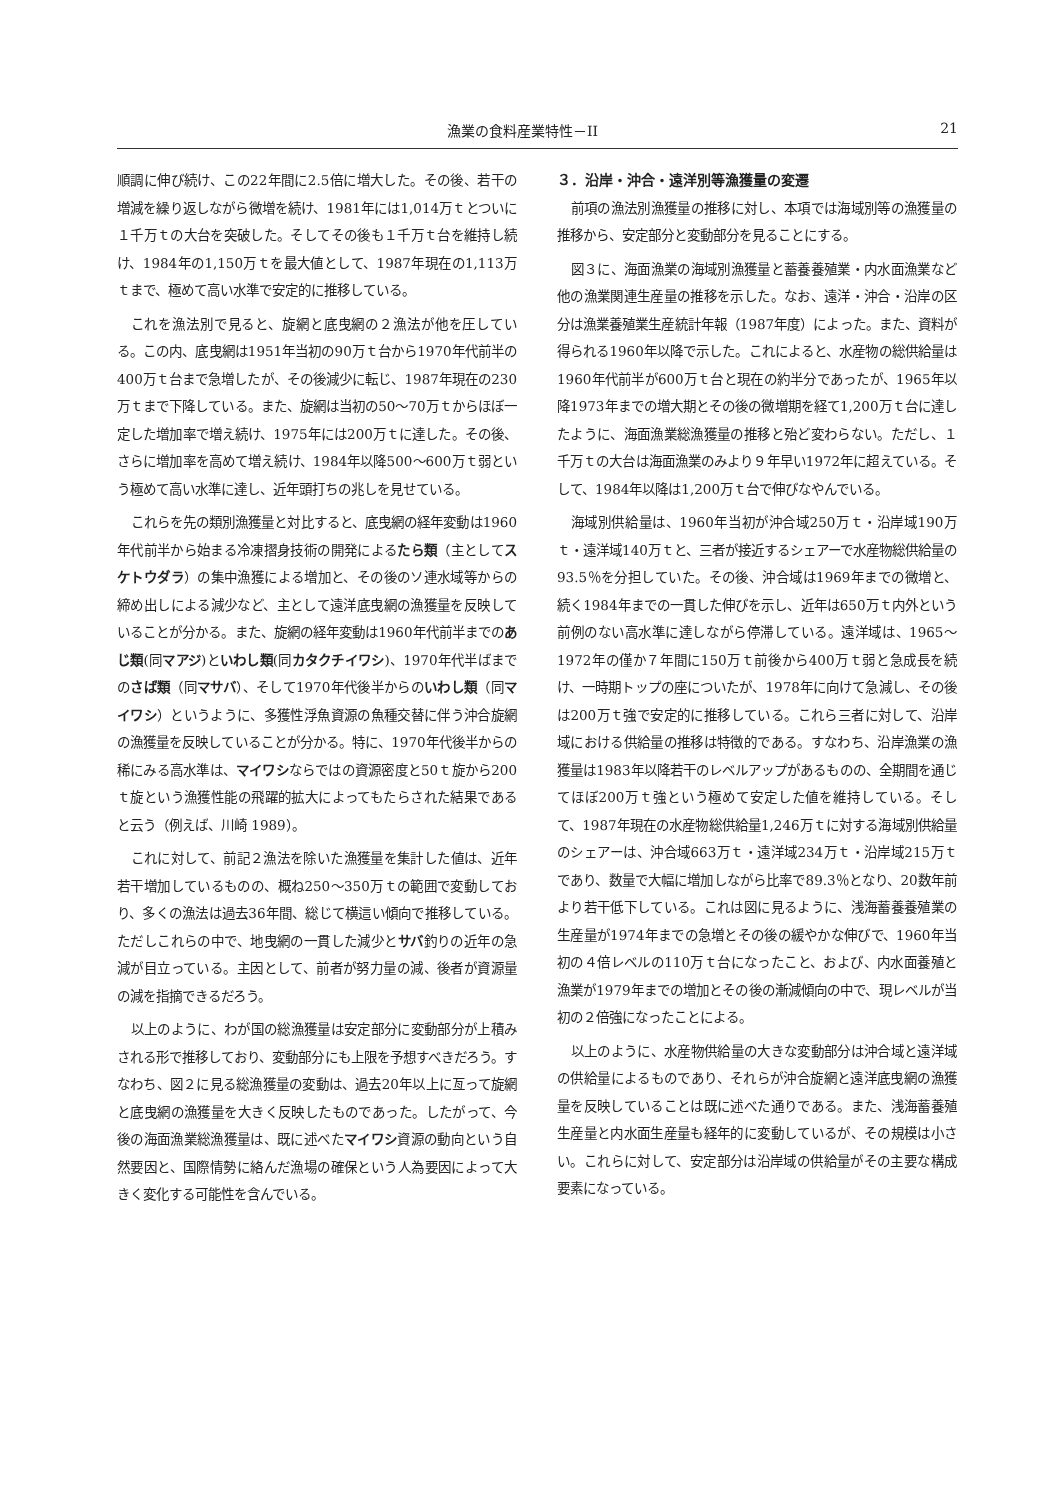漁業の食料産業特性－II 21
順調に伸び続け、この22年間に2.5倍に増大した。その後、若干の増減を繰り返しながら微増を続け、1981年には1,014万ｔとついに１千万ｔの大台を突破した。そしてその後も１千万ｔ台を維持し続け、1984年の1,150万ｔを最大値として、1987年現在の1,113万ｔまで、極めて高い水準で安定的に推移している。
これを漁法別で見ると、旋網と底曳網の２漁法が他を圧している。この内、底曳網は1951年当初の90万ｔ台から1970年代前半の400万ｔ台まで急増したが、その後減少に転じ、1987年現在の230万ｔまで下降している。また、旋網は当初の50～70万ｔからほぼ一定した増加率で増え続け、1975年には200万ｔに達した。その後、さらに増加率を高めて増え続け、1984年以降500～600万ｔ弱という極めて高い水準に達し、近年頭打ちの兆しを見せている。
これらを先の類別漁獲量と対比すると、底曳網の経年変動は1960年代前半から始まる冷凍摺身技術の開発によるたら類（主としてスケトウダラ）の集中漁獲による増加と、その後のソ連水域等からの締め出しによる減少など、主として遠洋底曳網の漁獲量を反映していることが分かる。また、旋網の経年変動は1960年代前半までのあじ類(同マアジ)といわし類(同カタクチイワシ)、1970年代半ばまでのさば類（同マサバ）、そして1970年代後半からのいわし類（同マイワシ）というように、多獲性浮魚資源の魚種交替に伴う沖合旋網の漁獲量を反映していることが分かる。特に、1970年代後半からの稀にみる高水準は、マイワシならではの資源密度と50ｔ旋から200ｔ旋という漁獲性能の飛躍的拡大によってもたらされた結果であると云う（例えば、川崎 1989）。
これに対して、前記２漁法を除いた漁獲量を集計した値は、近年若干増加しているものの、概ね250～350万ｔの範囲で変動しており、多くの漁法は過去36年間、総じて横這い傾向で推移している。ただしこれらの中で、地曳網の一貫した減少とサバ釣りの近年の急減が目立っている。主因として、前者が努力量の減、後者が資源量の減を指摘できるだろう。
以上のように、わが国の総漁獲量は安定部分に変動部分が上積みされる形で推移しており、変動部分にも上限を予想すべきだろう。すなわち、図２に見る総漁獲量の変動は、過去20年以上に亙って旋網と底曳網の漁獲量を大きく反映したものであった。したがって、今後の海面漁業総漁獲量は、既に述べたマイワシ資源の動向という自然要因と、国際情勢に絡んだ漁場の確保という人為要因によって大きく変化する可能性を含んでいる。
３．沿岸・沖合・遠洋別等漁獲量の変遷
前項の漁法別漁獲量の推移に対し、本項では海域別等の漁獲量の推移から、安定部分と変動部分を見ることにする。
図３に、海面漁業の海域別漁獲量と蓄養養殖業・内水面漁業など他の漁業関連生産量の推移を示した。なお、遠洋・沖合・沿岸の区分は漁業養殖業生産統計年報（1987年度）によった。また、資料が得られる1960年以降で示した。これによると、水産物の総供給量は1960年代前半が600万ｔ台と現在の約半分であったが、1965年以降1973年までの増大期とその後の微増期を経て1,200万ｔ台に達したように、海面漁業総漁獲量の推移と殆ど変わらない。ただし、１千万ｔの大台は海面漁業のみより９年早い1972年に超えている。そして、1984年以降は1,200万ｔ台で伸びなやんでいる。
海域別供給量は、1960年当初が沖合域250万ｔ・沿岸域190万ｔ・遠洋域140万ｔと、三者が接近するシェアーで水産物総供給量の93.5％を分担していた。その後、沖合域は1969年までの微増と、続く1984年までの一貫した伸びを示し、近年は650万ｔ内外という前例のない高水準に達しながら停滞している。遠洋域は、1965～1972年の僅か７年間に150万ｔ前後から400万ｔ弱と急成長を続け、一時期トップの座についたが、1978年に向けて急減し、その後は200万ｔ強で安定的に推移している。これら三者に対して、沿岸域における供給量の推移は特徴的である。すなわち、沿岸漁業の漁獲量は1983年以降若干のレベルアップがあるものの、全期間を通じてほぼ200万ｔ強という極めて安定した値を維持している。そして、1987年現在の水産物総供給量1,246万ｔに対する海域別供給量のシェアーは、沖合域663万ｔ・遠洋域234万ｔ・沿岸域215万ｔであり、数量で大幅に増加しながら比率で89.3％となり、20数年前より若干低下している。これは図に見るように、浅海蓄養養殖業の生産量が1974年までの急増とその後の緩やかな伸びで、1960年当初の４倍レベルの110万ｔ台になったこと、および、内水面養殖と漁業が1979年までの増加とその後の漸減傾向の中で、現レベルが当初の２倍強になったことによる。
以上のように、水産物供給量の大きな変動部分は沖合域と遠洋域の供給量によるものであり、それらが沖合旋網と遠洋底曳網の漁獲量を反映していることは既に述べた通りである。また、浅海蓄養殖生産量と内水面生産量も経年的に変動しているが、その規模は小さい。これらに対して、安定部分は沿岸域の供給量がその主要な構成要素になっている。